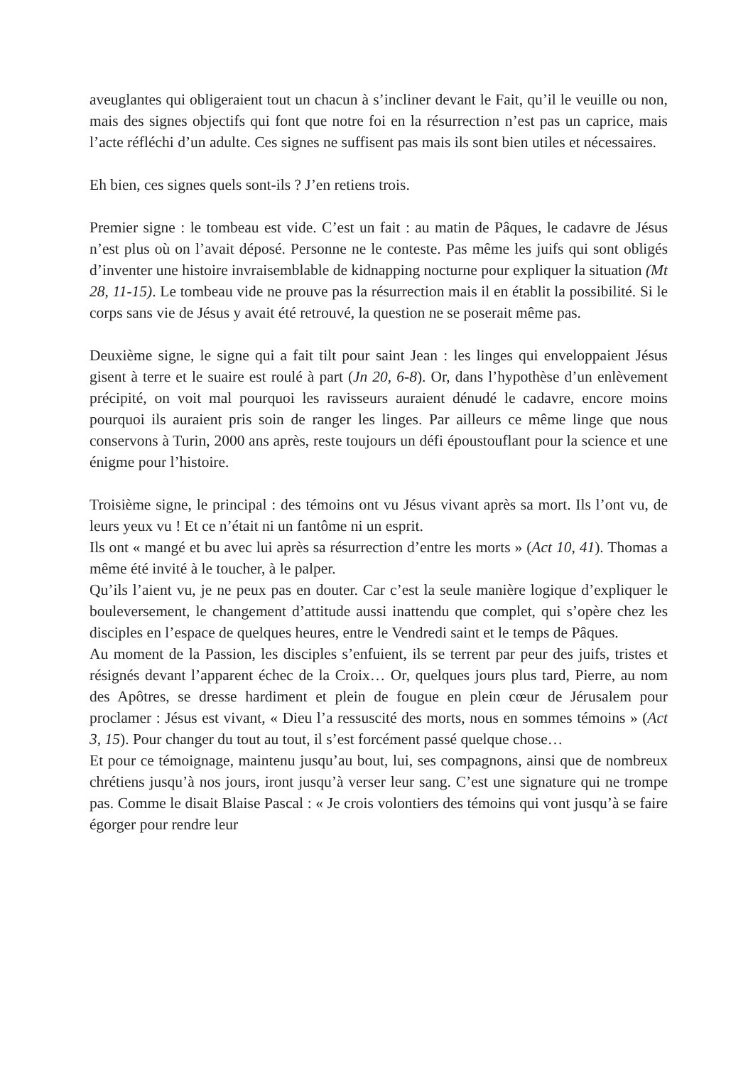aveuglantes qui obligeraient tout un chacun à s’incliner devant le Fait, qu’il le veuille ou non, mais des signes objectifs qui font que notre foi en la résurrection n’est pas un caprice, mais l’acte réfléchi d’un adulte. Ces signes ne suffisent pas mais ils sont bien utiles et nécessaires.
Eh bien, ces signes quels sont-ils ? J’en retiens trois.
Premier signe : le tombeau est vide. C’est un fait : au matin de Pâques, le cadavre de Jésus n’est plus où on l’avait déposé. Personne ne le conteste. Pas même les juifs qui sont obligés d’inventer une histoire invraisemblable de kidnapping nocturne pour expliquer la situation (Mt 28, 11-15). Le tombeau vide ne prouve pas la résurrection mais il en établit la possibilité. Si le corps sans vie de Jésus y avait été retrouvé, la question ne se poserait même pas.
Deuxième signe, le signe qui a fait tilt pour saint Jean : les linges qui enveloppaient Jésus gisent à terre et le suaire est roulé à part (Jn 20, 6-8). Or, dans l’hypothèse d’un enlèvement précipité, on voit mal pourquoi les ravisseurs auraient dénudé le cadavre, encore moins pourquoi ils auraient pris soin de ranger les linges. Par ailleurs ce même linge que nous conservons à Turin, 2000 ans après, reste toujours un défi époustouflant pour la science et une énigme pour l’histoire.
Troisième signe, le principal : des témoins ont vu Jésus vivant après sa mort. Ils l’ont vu, de leurs yeux vu ! Et ce n’était ni un fantôme ni un esprit.
Ils ont « mangé et bu avec lui après sa résurrection d’entre les morts » (Act 10, 41). Thomas a même été invité à le toucher, à le palper.
Qu’ils l’aient vu, je ne peux pas en douter. Car c’est la seule manière logique d’expliquer le bouleversement, le changement d’attitude aussi inattendu que complet, qui s’opère chez les disciples en l’espace de quelques heures, entre le Vendredi saint et le temps de Pâques.
Au moment de la Passion, les disciples s’enfuient, ils se terrent par peur des juifs, tristes et résignés devant l’apparent échec de la Croix… Or, quelques jours plus tard, Pierre, au nom des Apôtres, se dresse hardiment et plein de fougue en plein cœur de Jérusalem pour proclamer : Jésus est vivant, « Dieu l’a ressuscité des morts, nous en sommes témoins » (Act 3, 15). Pour changer du tout au tout, il s’est forcément passé quelque chose…
Et pour ce témoignage, maintenu jusqu’au bout, lui, ses compagnons, ainsi que de nombreux chrétiens jusqu’à nos jours, iront jusqu’à verser leur sang. C’est une signature qui ne trompe pas. Comme le disait Blaise Pascal : « Je crois volontiers des témoins qui vont jusqu’à se faire égorger pour rendre leur